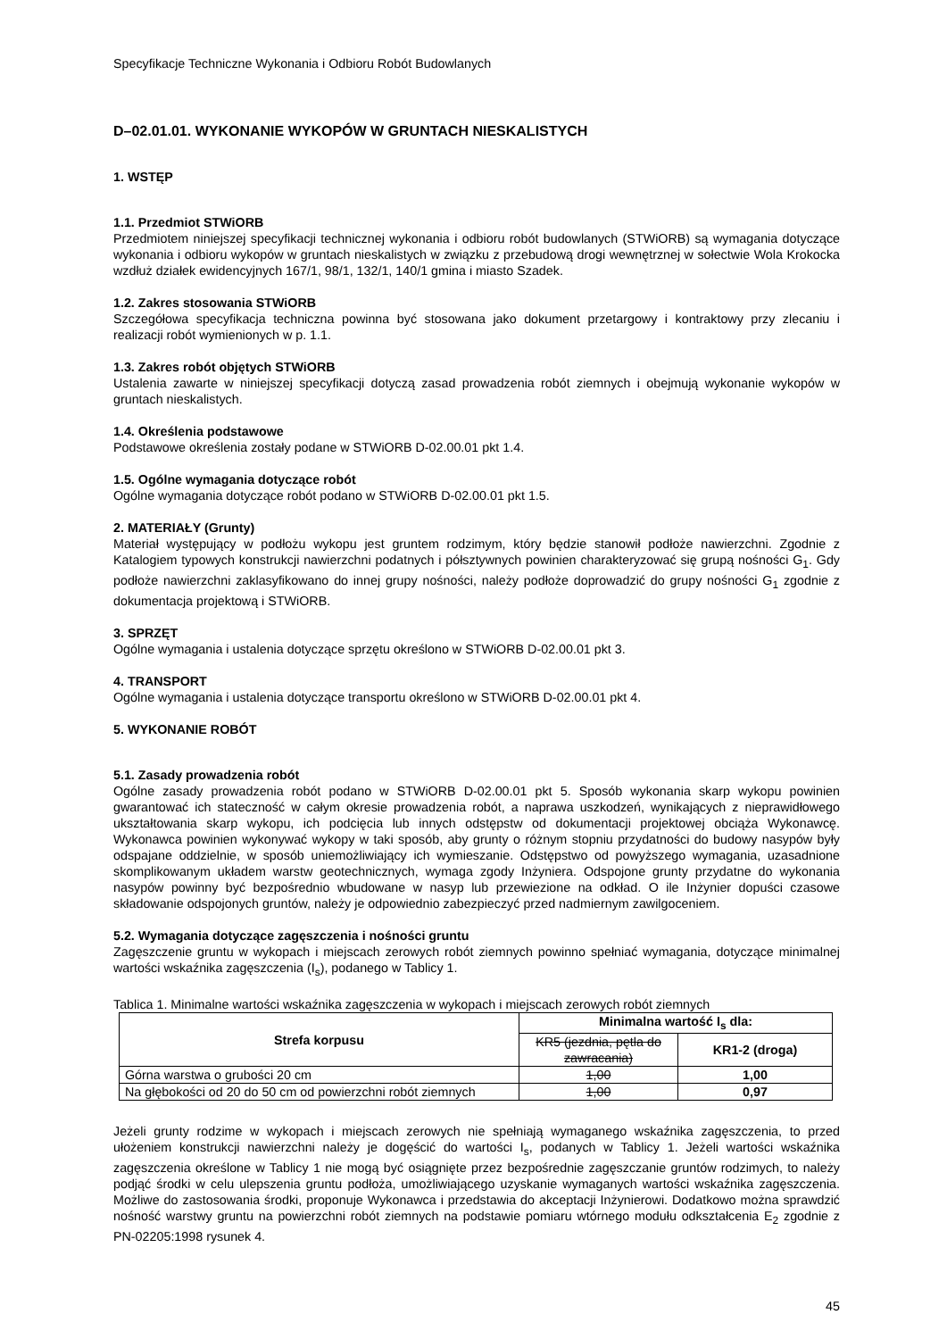Specyfikacje Techniczne Wykonania i Odbioru Robót Budowlanych
D–02.01.01. WYKONANIE WYKOPÓW W GRUNTACH NIESKALISTYCH
1. WSTĘP
1.1. Przedmiot STWiORB
Przedmiotem niniejszej specyfikacji technicznej wykonania i odbioru robót budowlanych (STWiORB) są wymagania dotyczące wykonania i odbioru wykopów w gruntach nieskalistych w związku z przebudową drogi wewnętrznej w sołectwie Wola Krokocka wzdłuż działek ewidencyjnych 167/1, 98/1, 132/1, 140/1 gmina i miasto Szadek.
1.2. Zakres stosowania STWiORB
Szczegółowa specyfikacja techniczna powinna być stosowana jako dokument przetargowy i kontraktowy przy zlecaniu i realizacji robót wymienionych w p. 1.1.
1.3. Zakres robót objętych STWiORB
Ustalenia zawarte w niniejszej specyfikacji dotyczą zasad prowadzenia robót ziemnych i obejmują wykonanie wykopów w gruntach nieskalistych.
1.4. Określenia podstawowe
Podstawowe określenia zostały podane w STWiORB D-02.00.01 pkt 1.4.
1.5. Ogólne wymagania dotyczące robót
Ogólne wymagania dotyczące robót podano w STWiORB D-02.00.01 pkt 1.5.
2. MATERIAŁY (Grunty)
Materiał występujący w podłożu wykopu jest gruntem rodzimym, który będzie stanowił podłoże nawierzchni. Zgodnie z Katalogiem typowych konstrukcji nawierzchni podatnych i półsztywnych powinien charakteryzować się grupą nośności G<sub>1</sub>. Gdy podłoże nawierzchni zaklasyfikowano do innej grupy nośności, należy podłoże doprowadzić do grupy nośności G<sub>1</sub> zgodnie z dokumentacja projektową i STWiORB.
3. SPRZĘT
Ogólne wymagania i ustalenia dotyczące sprzętu określono w STWiORB D-02.00.01 pkt 3.
4. TRANSPORT
Ogólne wymagania i ustalenia dotyczące transportu określono w STWiORB D-02.00.01 pkt 4.
5. WYKONANIE ROBÓT
5.1. Zasady prowadzenia robót
Ogólne zasady prowadzenia robót podano w STWiORB D-02.00.01 pkt 5. Sposób wykonania skarp wykopu powinien gwarantować ich stateczność w całym okresie prowadzenia robót, a naprawa uszkodzeń, wynikających z nieprawidłowego ukształtowania skarp wykopu, ich podcięcia lub innych odstępstw od dokumentacji projektowej obciąża Wykonawcę. Wykonawca powinien wykonywać wykopy w taki sposób, aby grunty o różnym stopniu przydatności do budowy nasypów były odspajane oddzielnie, w sposób uniemożliwiający ich wymieszanie. Odstępstwo od powyższego wymagania, uzasadnione skomplikowanym układem warstw geotechnicznych, wymaga zgody Inżyniera. Odspojone grunty przydatne do wykonania nasypów powinny być bezpośrednio wbudowane w nasyp lub przewiezione na odkład. O ile Inżynier dopuści czasowe składowanie odspojonych gruntów, należy je odpowiednio zabezpieczyć przed nadmiernym zawilgoceniem.
5.2. Wymagania dotyczące zagęszczenia i nośności gruntu
Zagęszczenie gruntu w wykopach i miejscach zerowych robót ziemnych powinno spełniać wymagania, dotyczące minimalnej wartości wskaźnika zagęszczenia (I<sub>s</sub>), podanego w Tablicy 1.
Tablica 1. Minimalne wartości wskaźnika zagęszczenia w wykopach i miejscach zerowych robót ziemnych
| Strefa korpusu | Minimalna wartość I<sub>s</sub> dla: | |
| --- | --- | --- |
| | KR5 (jezdnia, pętla do zawracania) | KR1-2 (droga) |
| Górna warstwa o grubości 20 cm | 1,00 | 1,00 |
| Na głębokości od 20 do 50 cm od powierzchni robót ziemnych | 1,00 | 0,97 |
Jeżeli grunty rodzime w wykopach i miejscach zerowych nie spełniają wymaganego wskaźnika zagęszczenia, to przed ułożeniem konstrukcji nawierzchni należy je dogęścić do wartości I<sub>s</sub>, podanych w Tablicy 1. Jeżeli wartości wskaźnika zagęszczenia określone w Tablicy 1 nie mogą być osiągnięte przez bezpośrednie zagęszczanie gruntów rodzimych, to należy podjąć środki w celu ulepszenia gruntu podłoża, umożliwiającego uzyskanie wymaganych wartości wskaźnika zagęszczenia. Możliwe do zastosowania środki, proponuje Wykonawca i przedstawia do akceptacji Inżynierowi. Dodatkowo można sprawdzić nośność warstwy gruntu na powierzchni robót ziemnych na podstawie pomiaru wtórnego modułu odkształcenia E<sub>2</sub> zgodnie z PN-02205:1998 rysunek 4.
45